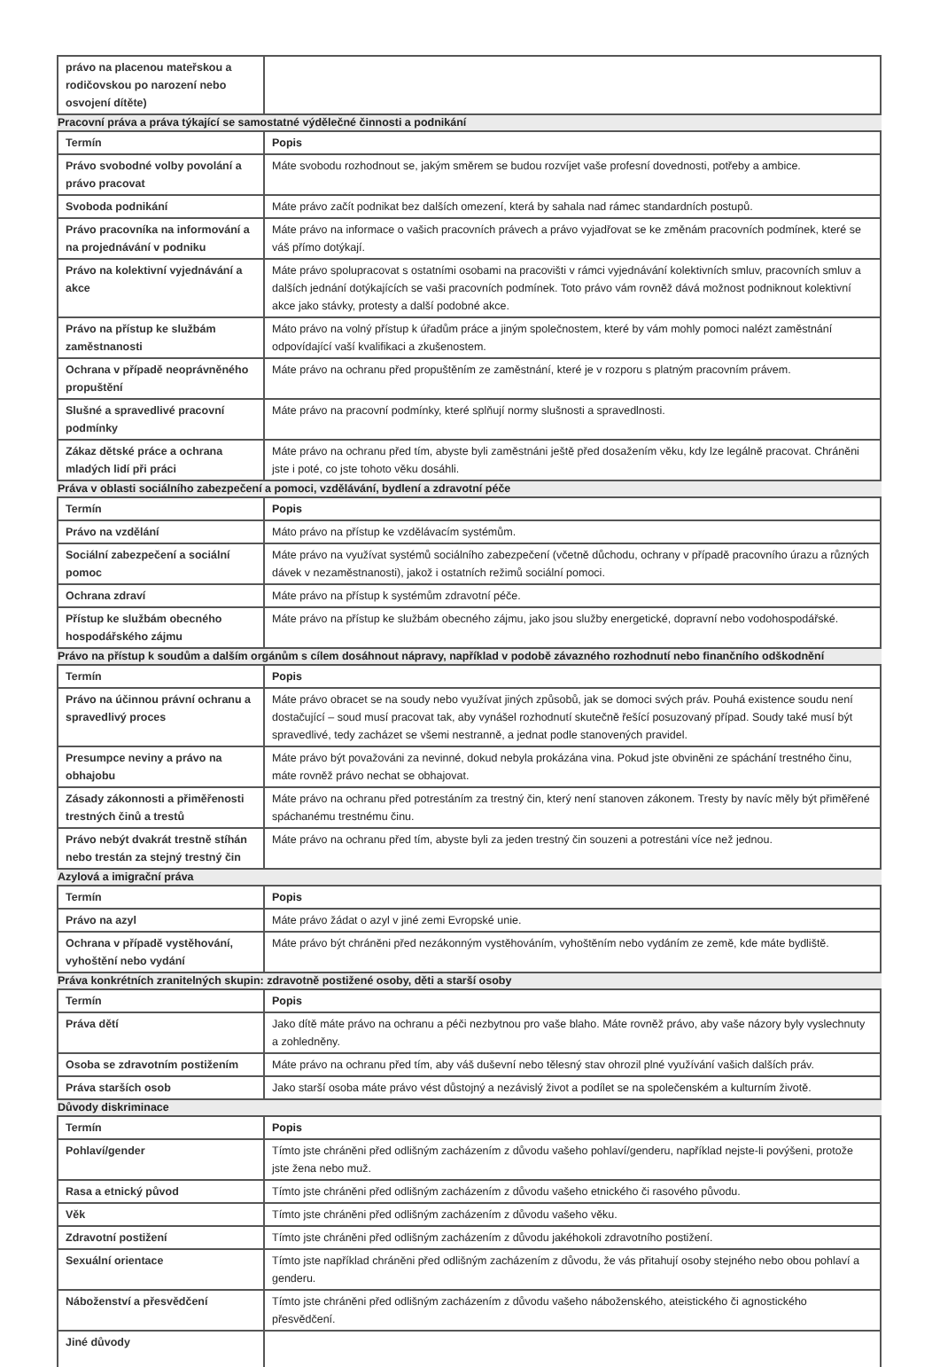| právo na placenou mateřskou a rodičovskou po narození nebo osvojení dítěte) | |
Pracovní práva a práva týkající se samostatné výdělečné činnosti a podnikání
| Termín | Popis |
| Právo svobodné volby povolání a právo pracovat | Máte svobodu rozhodnout se, jakým směrem se budou rozvíjet vaše profesní dovednosti, potřeby a ambice. |
| Svoboda podnikání | Máte právo začít podnikat bez dalších omezení, která by sahala nad rámec standardních postupů. |
| Právo pracovníka na informování a na projednávání v podniku | Máte právo na informace o vašich pracovních právech a právo vyjadřovat se ke změnám pracovních podmínek, které se váš přímo dotýkají. |
| Právo na kolektivní vyjednávání a akce | Máte právo spolupracovat s ostatními osobami na pracovišti v rámci vyjednávání kolektivních smluv, pracovních smluv a dalších jednání dotýkajících se vaši pracovních podmínek. Toto právo vám rovněž dává možnost podniknout kolektivní akce jako stávky, protesty a další podobné akce. |
| Právo na přístup ke službám zaměstnanosti | Máto právo na volný přístup k úřadům práce a jiným společnostem, které by vám mohly pomoci nalézt zaměstnání odpovídající vaší kvalifikaci a zkušenostem. |
| Ochrana v případě neoprávněného propuštění | Máte právo na ochranu před propuštěním ze zaměstnání, které je v rozporu s platným pracovním právem. |
| Slušné a spravedlivé pracovní podmínky | Máte právo na pracovní podmínky, které splňují normy slušnosti a spravedlnosti. |
| Zákaz dětské práce a ochrana mladých lidí při práci | Máte právo na ochranu před tím, abyste byli zaměstnáni ještě před dosažením věku, kdy lze legálně pracovat. Chráněni jste i poté, co jste tohoto věku dosáhli. |
Práva v oblasti sociálního zabezpečení a pomoci, vzdělávání, bydlení a zdravotní péče
| Termín | Popis |
| Právo na vzdělání | Máto právo na přístup ke vzdělávacím systémům. |
| Sociální zabezpečení a sociální pomoc | Máte právo na využívat systémů sociálního zabezpečení (včetně důchodu, ochrany v případě pracovního úrazu a různých dávek v nezaměstnanosti), jakož i ostatních režimů sociální pomoci. |
| Ochrana zdraví | Máte právo na přístup k systémům zdravotní péče. |
| Přístup ke službám obecného hospodářského zájmu | Máte právo na přístup ke službám obecného zájmu, jako jsou služby energetické, dopravní nebo vodohospodářské. |
Právo na přístup k soudům a dalším orgánům s cílem dosáhnout nápravy, například v podobě závazného rozhodnutí nebo finančního odškodnění
| Termín | Popis |
| Právo na účinnou právní ochranu a spravedlivý proces | Máte právo obracet se na soudy nebo využívat jiných způsobů, jak se domoci svých práv. Pouhá existence soudu není dostačující – soud musí pracovat tak, aby vynášel rozhodnutí skutečně řešící posuzovaný případ. Soudy také musí být spravedlivé, tedy zacházet se všemi nestranně, a jednat podle stanovených pravidel. |
| Presumpce neviny a právo na obhajobu | Máte právo být považováni za nevinné, dokud nebyla prokázána vina. Pokud jste obviněni ze spáchání trestného činu, máte rovněž právo nechat se obhajovat. |
| Zásady zákonnosti a přiměřenosti trestných činů a trestů | Máte právo na ochranu před potrestáním za trestný čin, který není stanoven zákonem. Tresty by navíc měly být přiměřené spáchanému trestnému činu. |
| Právo nebýt dvakrát trestně stíhán nebo trestán za stejný trestný čin | Máte právo na ochranu před tím, abyste byli za jeden trestný čin souzeni a potrestáni více než jednou. |
Azylová a imigrační práva
| Termín | Popis |
| Právo na azyl | Máte právo žádat o azyl v jiné zemi Evropské unie. |
| Ochrana v případě vystěhování, vyhoštění nebo vydání | Máte právo být chráněni před nezákonným vystěhováním, vyhoštěním nebo vydáním ze země, kde máte bydliště. |
Práva konkrétních zranitelných skupin: zdravotně postižené osoby, děti a starší osoby
| Termín | Popis |
| Práva dětí | Jako dítě máte právo na ochranu a péči nezbytnou pro vaše blaho. Máte rovněž právo, aby vaše názory byly vyslechnuty a zohledněny. |
| Osoba se zdravotním postižením | Máte právo na ochranu před tím, aby váš duševní nebo tělesný stav ohrozil plné využívání vašich dalších práv. |
| Práva starších osob | Jako starší osoba máte právo vést důstojný a nezávislý život a podílet se na společenském a kulturním životě. |
Důvody diskriminace
| Termín | Popis |
| Pohlaví/gender | Tímto jste chráněni před odlišným zacházením z důvodu vašeho pohlaví/genderu, například nejste-li povýšeni, protože jste žena nebo muž. |
| Rasa a etnický původ | Tímto jste chráněni před odlišným zacházením z důvodu vašeho etnického či rasového původu. |
| Věk | Tímto jste chráněni před odlišným zacházením z důvodu vašeho věku. |
| Zdravotní postižení | Tímto jste chráněni před odlišným zacházením z důvodu jakéhokoli zdravotního postižení. |
| Sexuální orientace | Tímto jste například chráněni před odlišným zacházením z důvodu, že vás přitahují osoby stejného nebo obou pohlaví a genderu. |
| Náboženství a přesvědčení | Tímto jste chráněni před odlišným zacházením z důvodu vašeho náboženského, ateistického či agnostického přesvědčení. |
| Jiné důvody | |